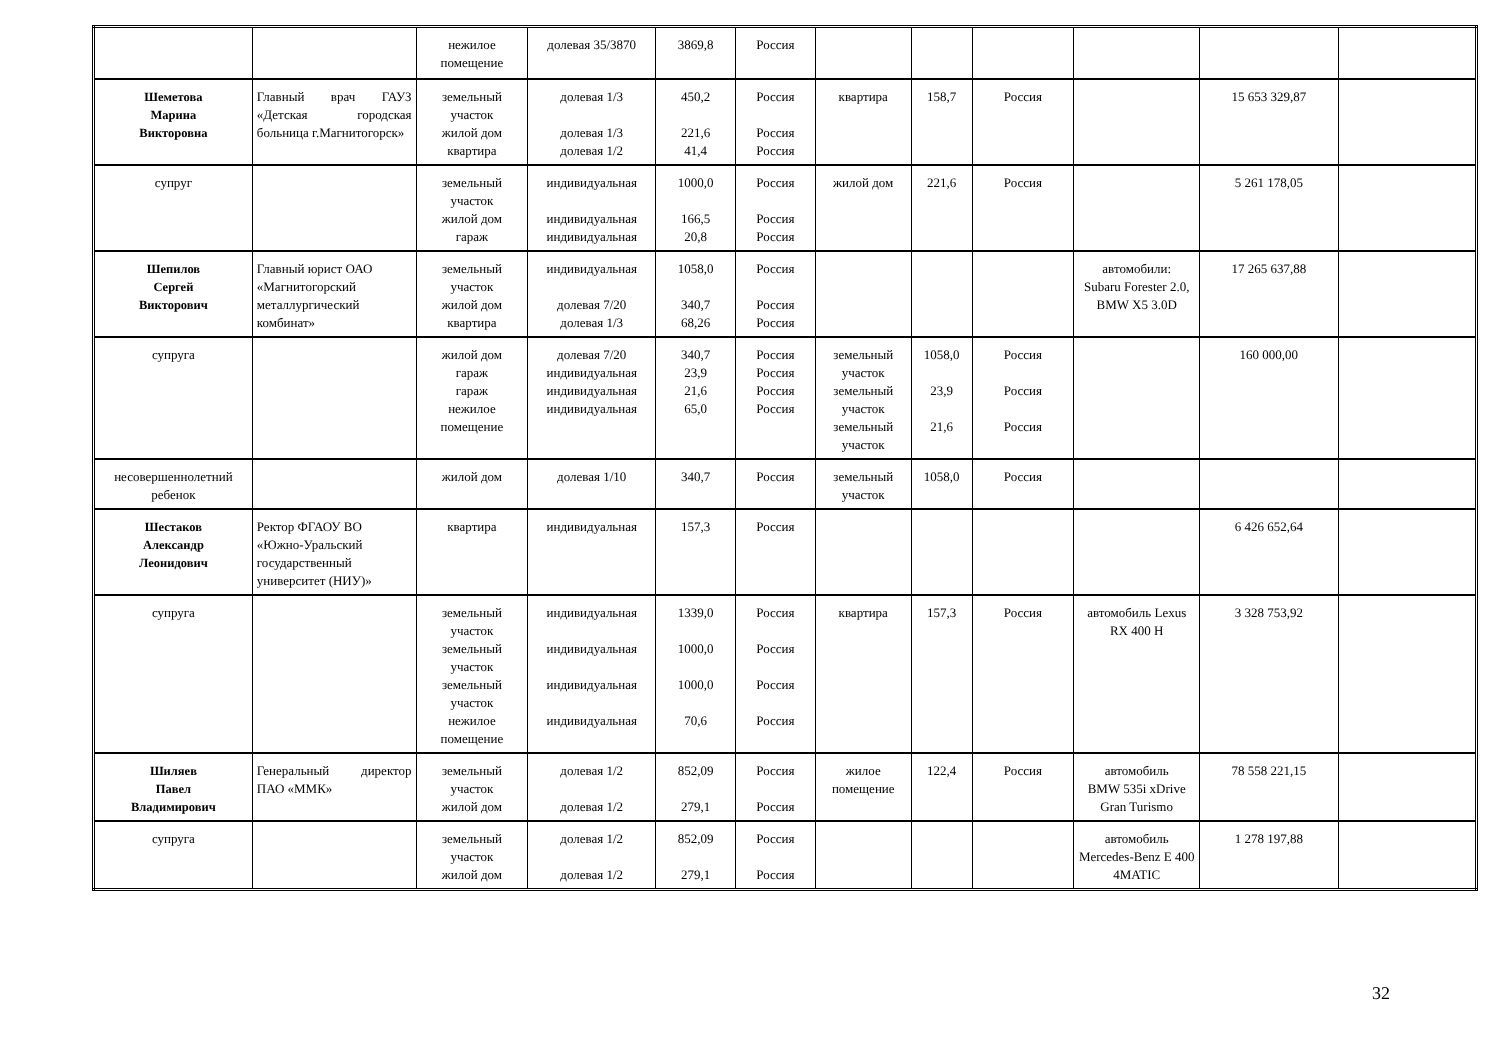| | | нежилое помещение | долевая 35/3870 | 3869,8 | Россия | | | | | | |
| Шеметова Марина Викторовна | Главный врач ГАУЗ «Детская городская больница г.Магнитогорск» | земельный участок жилой дом квартира | долевая 1/3 долевая 1/3 долевая 1/2 | 450,2 221,6 41,4 | Россия Россия Россия | квартира | 158,7 | Россия | | 15 653 329,87 | |
| супруг | | земельный участок жилой дом гараж | индивидуальная индивидуальная индивидуальная | 1000,0 166,5 20,8 | Россия Россия Россия | жилой дом | 221,6 | Россия | | 5 261 178,05 | |
| Шепилов Сергей Викторович | Главный юрист ОАО «Магнитогорский металлургический комбинат» | земельный участок жилой дом квартира | индивидуальная долевая 7/20 долевая 1/3 | 1058,0 340,7 68,26 | Россия Россия Россия | | | | автомобили: Subaru Forester 2.0, BMW X5 3.0D | 17 265 637,88 | |
| супруга | | жилой дом гараж гараж нежилое помещение | долевая 7/20 индивидуальная индивидуальная индивидуальная | 340,7 23,9 21,6 65,0 | Россия Россия Россия Россия | земельный участок земельный участок земельный участок | 1058,0 23,9 21,6 | Россия Россия Россия | | 160 000,00 | |
| несовершеннолетний ребенок | | жилой дом | долевая 1/10 | 340,7 | Россия | земельный участок | 1058,0 | Россия | | | |
| Шестаков Александр Леонидович | Ректор ФГАОУ ВО «Южно-Уральский государственный университет (НИУ)» | квартира | индивидуальная | 157,3 | Россия | | | | | 6 426 652,64 | |
| супруга | | земельный участок земельный участок земельный участок нежилое помещение | индивидуальная индивидуальная индивидуальная индивидуальная | 1339,0 1000,0 1000,0 70,6 | Россия Россия Россия Россия | квартира | 157,3 | Россия | автомобиль Lexus RX 400 H | 3 328 753,92 | |
| Шиляев Павел Владимирович | Генеральный директор ПАО «ММК» | земельный участок жилой дом | долевая 1/2 долевая 1/2 | 852,09 279,1 | Россия Россия | жилое помещение | 122,4 | Россия | автомобиль BMW 535i xDrive Gran Turismo | 78 558 221,15 | |
| супруга | | земельный участок жилой дом | долевая 1/2 долевая 1/2 | 852,09 279,1 | Россия Россия | | | | автомобиль Mercedes-Benz E 400 4MATIC | 1 278 197,88 | |
32